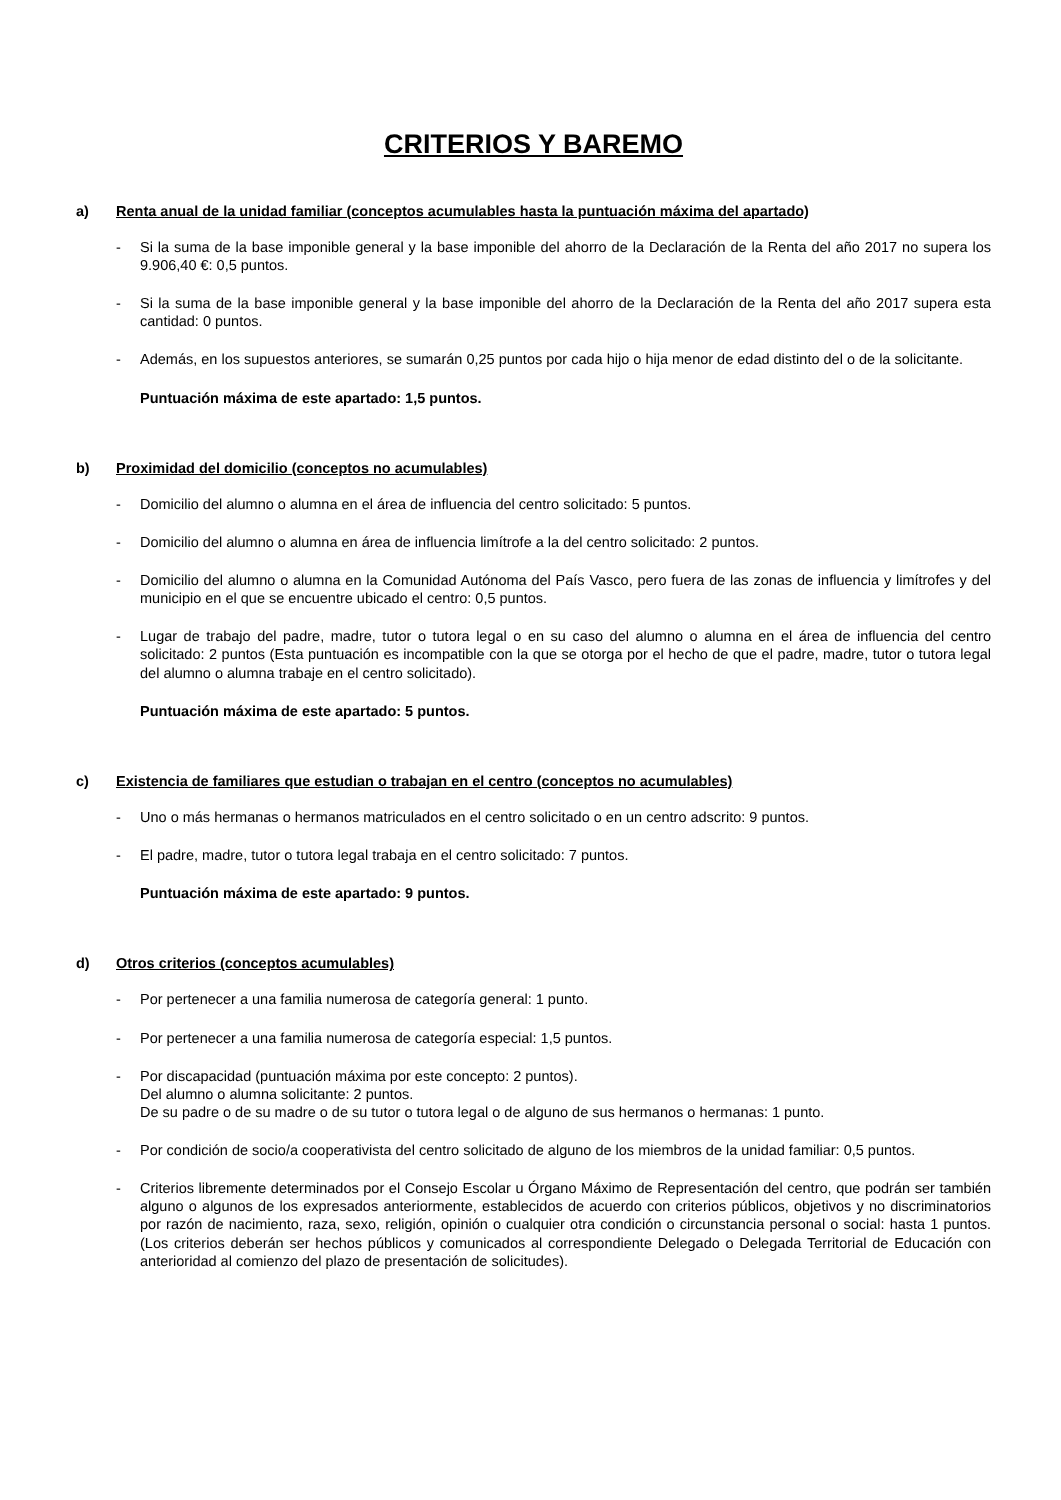CRITERIOS Y BAREMO
a) Renta anual de la unidad familiar (conceptos acumulables hasta la puntuación máxima del apartado)
- Si la suma de la base imponible general y la base imponible del ahorro de la Declaración de la Renta del año 2017 no supera los 9.906,40 €: 0,5 puntos.
- Si la suma de la base imponible general y la base imponible del ahorro de la Declaración de la Renta del año 2017 supera esta cantidad: 0 puntos.
- Además, en los supuestos anteriores, se sumarán 0,25 puntos por cada hijo o hija menor de edad distinto del o de la solicitante.
Puntuación máxima de este apartado: 1,5 puntos.
b) Proximidad del domicilio (conceptos no acumulables)
- Domicilio del alumno o alumna en el área de influencia del centro solicitado: 5 puntos.
- Domicilio del alumno o alumna en área de influencia limítrofe a la del centro solicitado: 2 puntos.
- Domicilio del alumno o alumna en la Comunidad Autónoma del País Vasco, pero fuera de las zonas de influencia y limítrofes y del municipio en el que se encuentre ubicado el centro: 0,5 puntos.
- Lugar de trabajo del padre, madre, tutor o tutora legal o en su caso del alumno o alumna en el área de influencia del centro solicitado: 2 puntos (Esta puntuación es incompatible con la que se otorga por el hecho de que el padre, madre, tutor o tutora legal del alumno o alumna trabaje en el centro solicitado).
Puntuación máxima de este apartado: 5 puntos.
c) Existencia de familiares que estudian o trabajan en el centro (conceptos no acumulables)
- Uno o más hermanas o hermanos matriculados en el centro solicitado o en un centro adscrito: 9 puntos.
- El padre, madre, tutor o tutora legal trabaja en el centro solicitado: 7 puntos.
Puntuación máxima de este apartado: 9 puntos.
d) Otros criterios (conceptos acumulables)
- Por pertenecer a una familia numerosa de categoría general: 1 punto.
- Por pertenecer a una familia numerosa de categoría especial: 1,5 puntos.
- Por discapacidad (puntuación máxima por este concepto: 2 puntos).
Del alumno o alumna solicitante: 2 puntos.
De su padre o de su madre o de su tutor o tutora legal o de alguno de sus hermanos o hermanas: 1 punto.
- Por condición de socio/a cooperativista del centro solicitado de alguno de los miembros de la unidad familiar: 0,5 puntos.
- Criterios libremente determinados por el Consejo Escolar u Órgano Máximo de Representación del centro, que podrán ser también alguno o algunos de los expresados anteriormente, establecidos de acuerdo con criterios públicos, objetivos y no discriminatorios por razón de nacimiento, raza, sexo, religión, opinión o cualquier otra condición o circunstancia personal o social: hasta 1 puntos.(Los criterios deberán ser hechos públicos y comunicados al correspondiente Delegado o Delegada Territorial de Educación con anterioridad al comienzo del plazo de presentación de solicitudes).